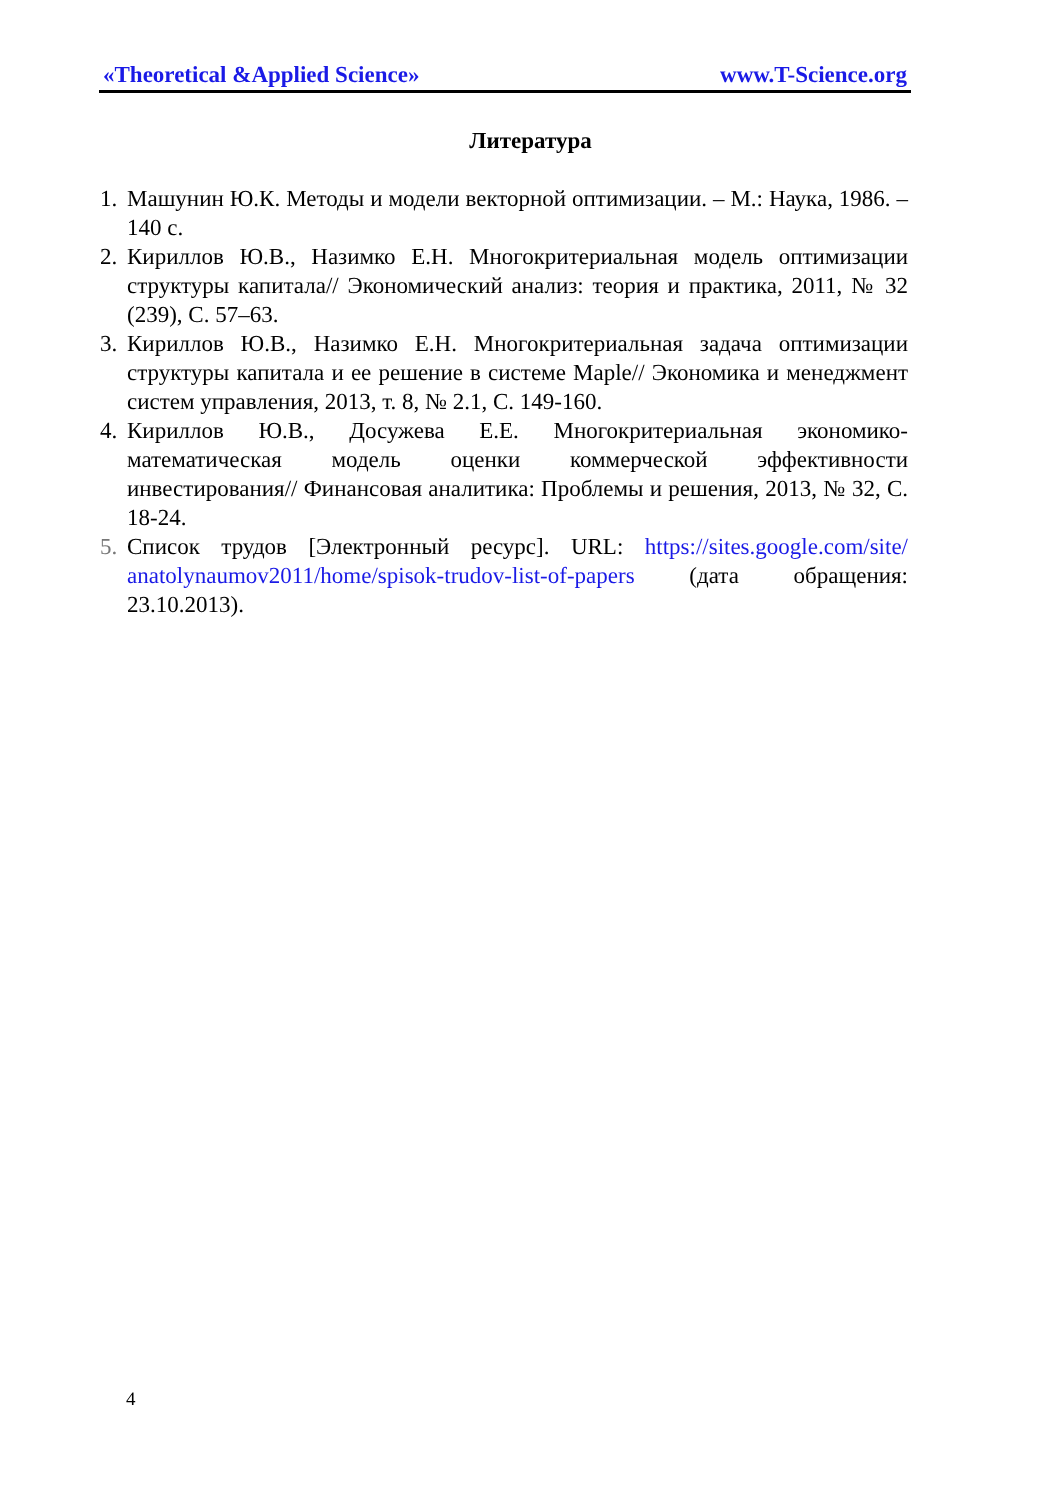«Theoretical &Applied Science» www.T-Science.org
Литература
1. Машунин Ю.К. Методы и модели векторной оптимизации. – М.: Наука, 1986. – 140 с.
2. Кириллов Ю.В., Назимко Е.Н. Многокритериальная модель оптимизации структуры капитала// Экономический анализ: теория и практика, 2011, № 32 (239), С. 57–63.
3. Кириллов Ю.В., Назимко Е.Н. Многокритериальная задача оптимизации структуры капитала и ее решение в системе Maple// Экономика и менеджмент систем управления, 2013, т. 8, № 2.1, С. 149-160.
4. Кириллов Ю.В., Досужева Е.Е. Многокритериальная экономико-математическая модель оценки коммерческой эффективности инвестирования// Финансовая аналитика: Проблемы и решения, 2013, № 32, С. 18-24.
5. Список трудов [Электронный ресурс]. URL: https://sites.google.com/site/ anatolynaumov2011/home/spisok-trudov-list-of-papers (дата обращения: 23.10.2013).
4